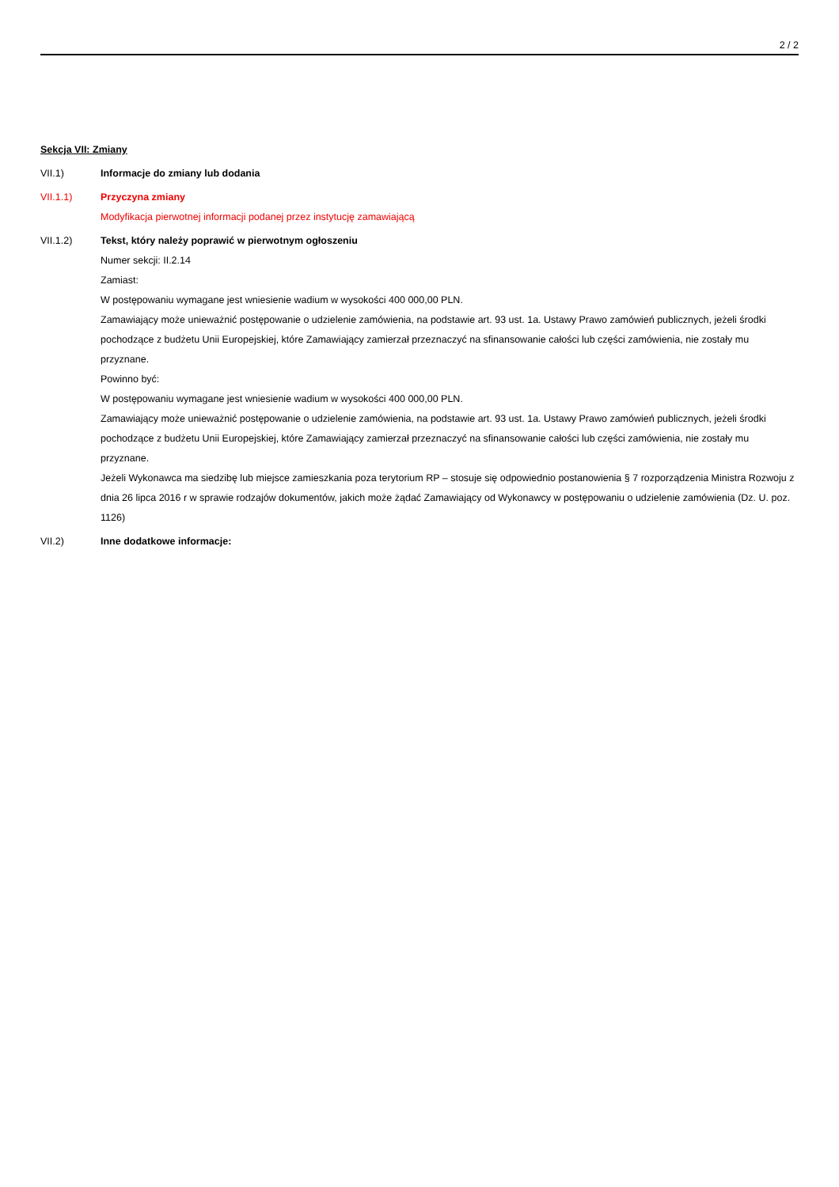2 / 2
Sekcja VII: Zmiany
VII.1) Informacje do zmiany lub dodania
VII.1.1) Przyczyna zmiany
Modyfikacja pierwotnej informacji podanej przez instytucję zamawiającą
VII.1.2) Tekst, który należy poprawić w pierwotnym ogłoszeniu
Numer sekcji: II.2.14
Zamiast:
W postępowaniu wymagane jest wniesienie wadium w wysokości 400 000,00 PLN.
Zamawiający może unieważnić postępowanie o udzielenie zamówienia, na podstawie art. 93 ust. 1a. Ustawy Prawo zamówień publicznych, jeżeli środki pochodzące z budżetu Unii Europejskiej, które Zamawiający zamierzał przeznaczyć na sfinansowanie całości lub części zamówienia, nie zostały mu przyznane.
Powinno być:
W postępowaniu wymagane jest wniesienie wadium w wysokości 400 000,00 PLN.
Zamawiający może unieważnić postępowanie o udzielenie zamówienia, na podstawie art. 93 ust. 1a. Ustawy Prawo zamówień publicznych, jeżeli środki pochodzące z budżetu Unii Europejskiej, które Zamawiający zamierzał przeznaczyć na sfinansowanie całości lub części zamówienia, nie zostały mu przyznane.
Jeżeli Wykonawca ma siedzibę lub miejsce zamieszkania poza terytorium RP – stosuje się odpowiednio postanowienia § 7 rozporządzenia Ministra Rozwoju z dnia 26 lipca 2016 r w sprawie rodzajów dokumentów, jakich może żądać Zamawiający od Wykonawcy w postępowaniu o udzielenie zamówienia (Dz. U. poz. 1126)
VII.2) Inne dodatkowe informacje: